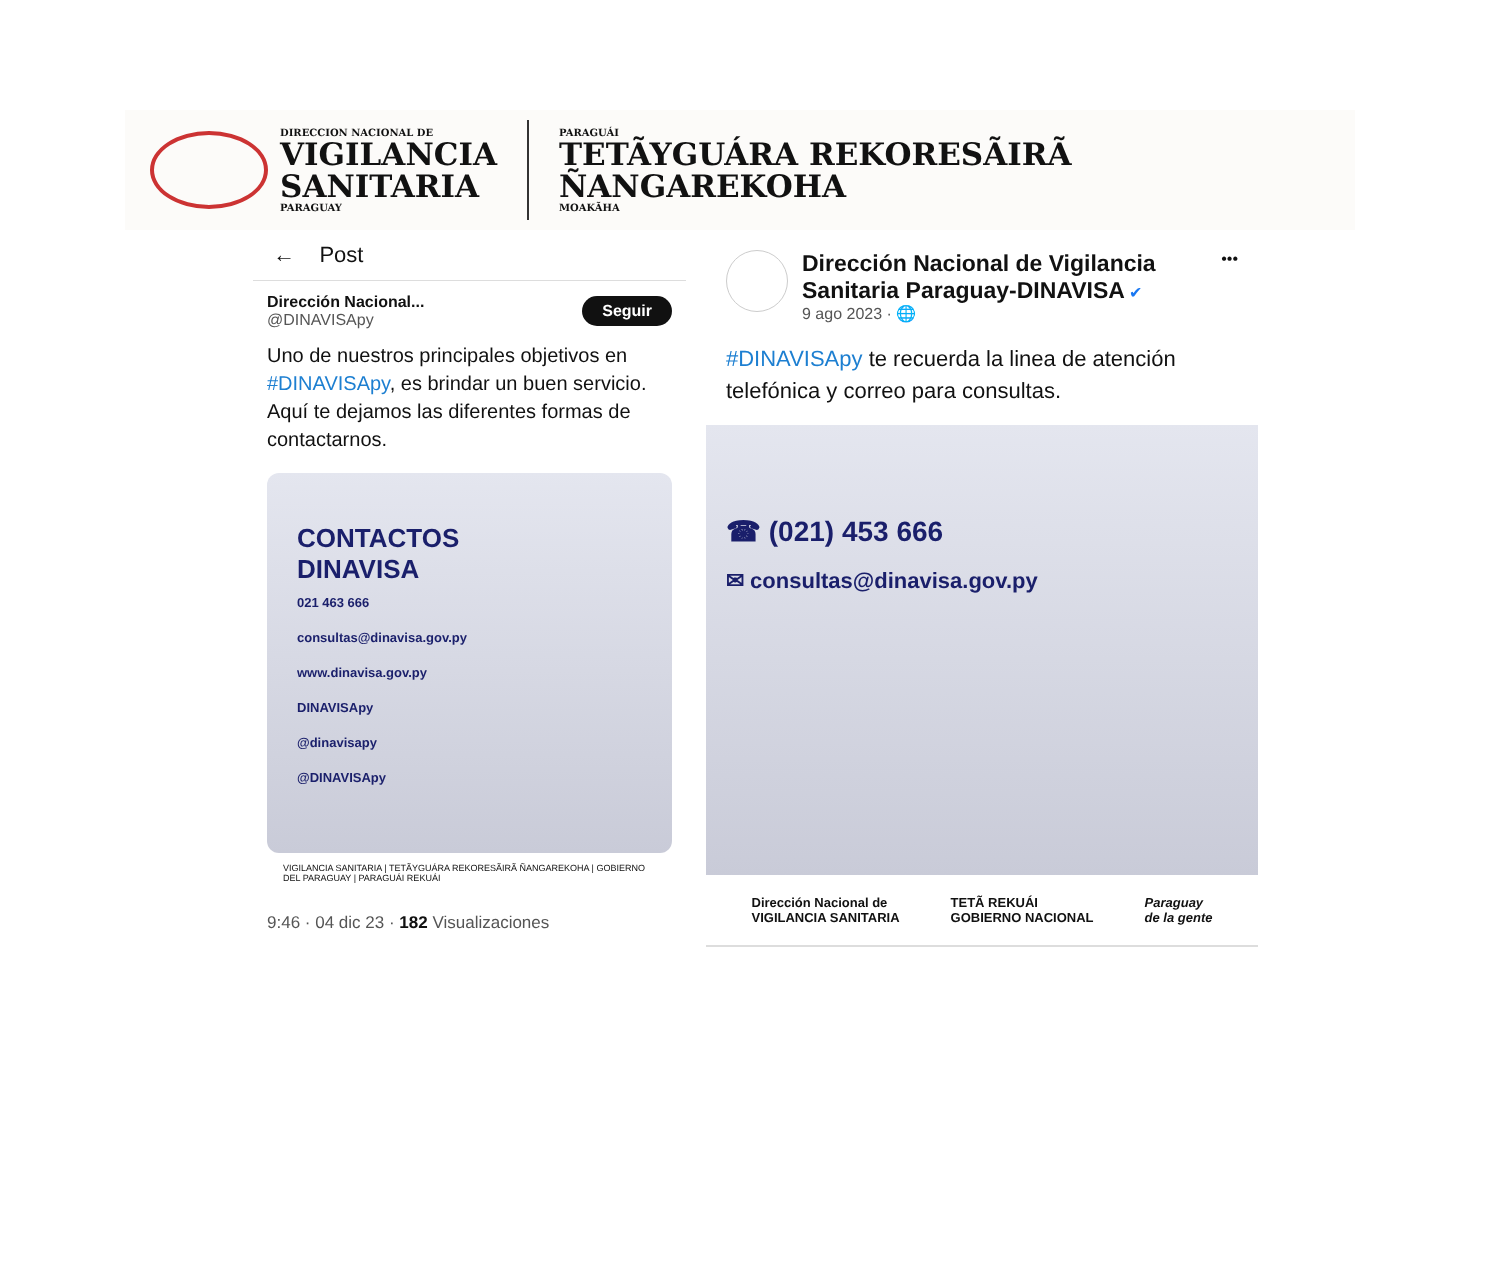DIRECCION NACIONAL DE
VIGILANCIA
SANITARIA
PARAGUAY
PARAGUÁI
TETÃYGUÁRA REKORESÃIRÃ
ÑANGAREKOHA
MOAKÃHA
← Post
Dirección Nacional...
@DINAVISApy
Seguir
Uno de nuestros principales objetivos en #DINAVISApy, es brindar un buen servicio.
Aquí te dejamos las diferentes formas de contactarnos.
CONTACTOS
DINAVISA
021 463 666
consultas@dinavisa.gov.py
www.dinavisa.gov.py
DINAVISApy
@dinavisapy
@DINAVISApy
VIGILANCIA SANITARIA | TETÃYGUÁRA REKORESÃIRÃ ÑANGAREKOHA | GOBIERNO DEL PARAGUAY | PARAGUÁI REKUÁI
9:46 · 04 dic 23 · 182 Visualizaciones
Dirección Nacional de Vigilancia Sanitaria Paraguay-DINAVISA ✔
9 ago 2023 · 🌐
•••
#DINAVISApy te recuerda la linea de atención telefónica y correo para consultas.
☎ (021) 453 666
✉ consultas@dinavisa.gov.py
Dirección Nacional de
VIGILANCIA SANITARIA TETÃ REKUÁI
GOBIERNO NACIONAL Paraguay
de la gente